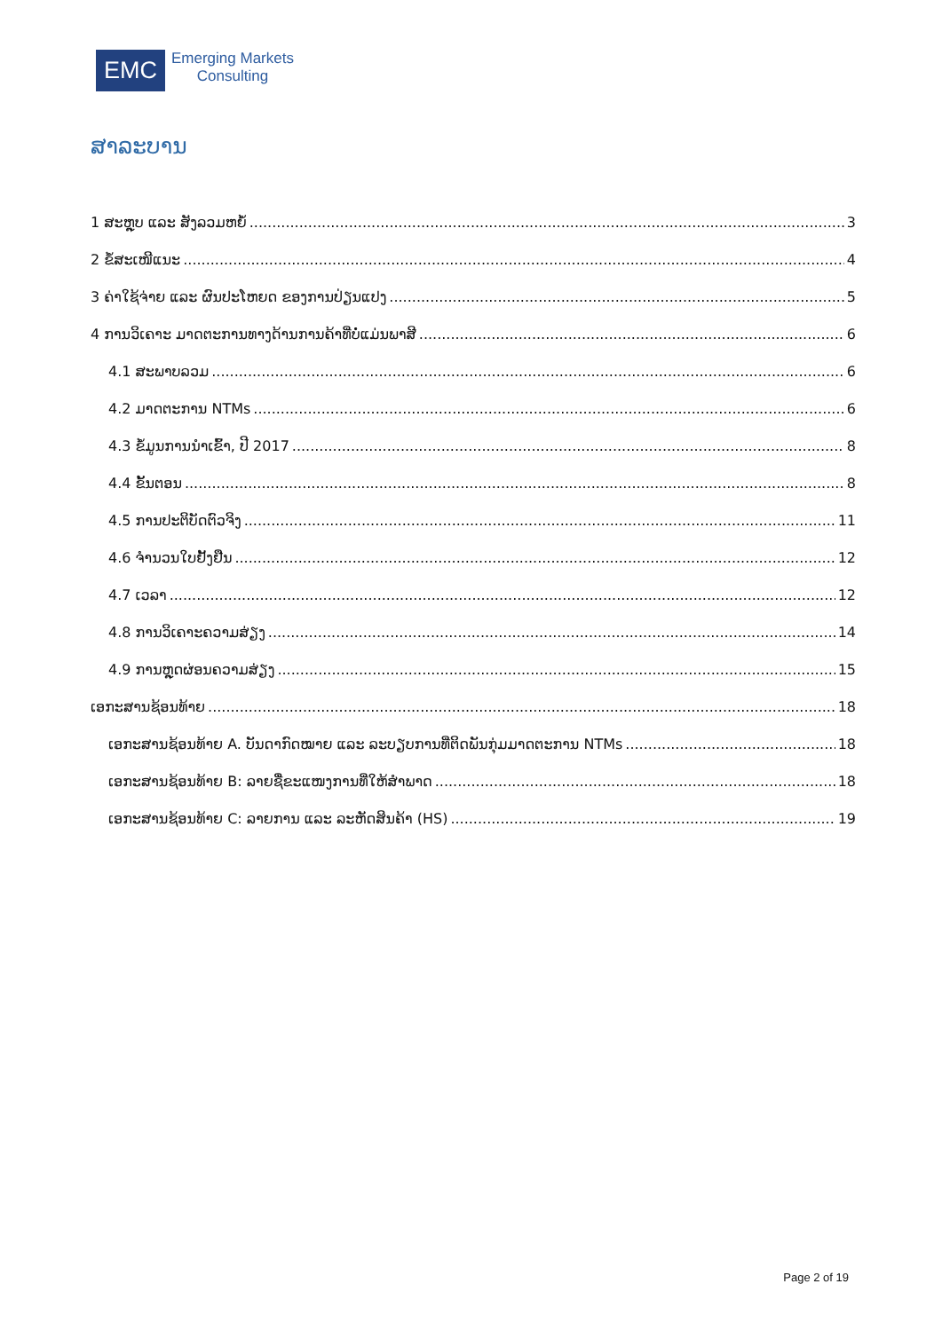EMC
Emerging Markets
Consulting
ສາລະບານ
1 ສະຫຼຸບ ແລະ ສັງລວມຫຍໍ້ 3
2 ຂໍ້ສະເໜີແນະ 4
3 ຄ່າໃຊ້ຈ່າຍ ແລະ ຜົນປະໂຫຍດ ຂອງການປ່ຽນແປງ 5
4 ການວິເຄາະ ມາດຕະການທາງດ້ານການຄ້າທີ່ບໍ່ແມ່ນພາສີ 6
4.1 ສະພາບລວມ 6
4.2 ມາດຕະການ NTMs 6
4.3 ຂໍ້ມູນການນຳເຂົ້າ, ປີ 2017 8
4.4 ຂັ້ນຕອນ 8
4.5 ການປະຕິບັດຕົວຈິງ 11
4.6 ຈຳນວນໃບຢັ້ງຢືນ 12
4.7 ເວລາ 12
4.8 ການວິເຄາະຄວາມສ່ຽງ 14
4.9 ການຫຼຸດຜ່ອນຄວາມສ່ຽງ 15
ເອກະສານຊ້ອນທ້າຍ 18
ເອກະສານຊ້ອນທ້າຍ A. ບັນດາກົດໝາຍ ແລະ ລະບຽບການທີ່ຕິດພັນກຸ່ມມາດຕະການ NTMs 18
ເອກະສານຊ້ອນທ້າຍ B: ລາຍຊື່ຂະແໜງການທີ່ໃຫ້ສຳພາດ 18
ເອກະສານຊ້ອນທ້າຍ C: ລາຍການ ແລະ ລະຫັດສິນຄ້າ (HS) 19
Page 2 of 19